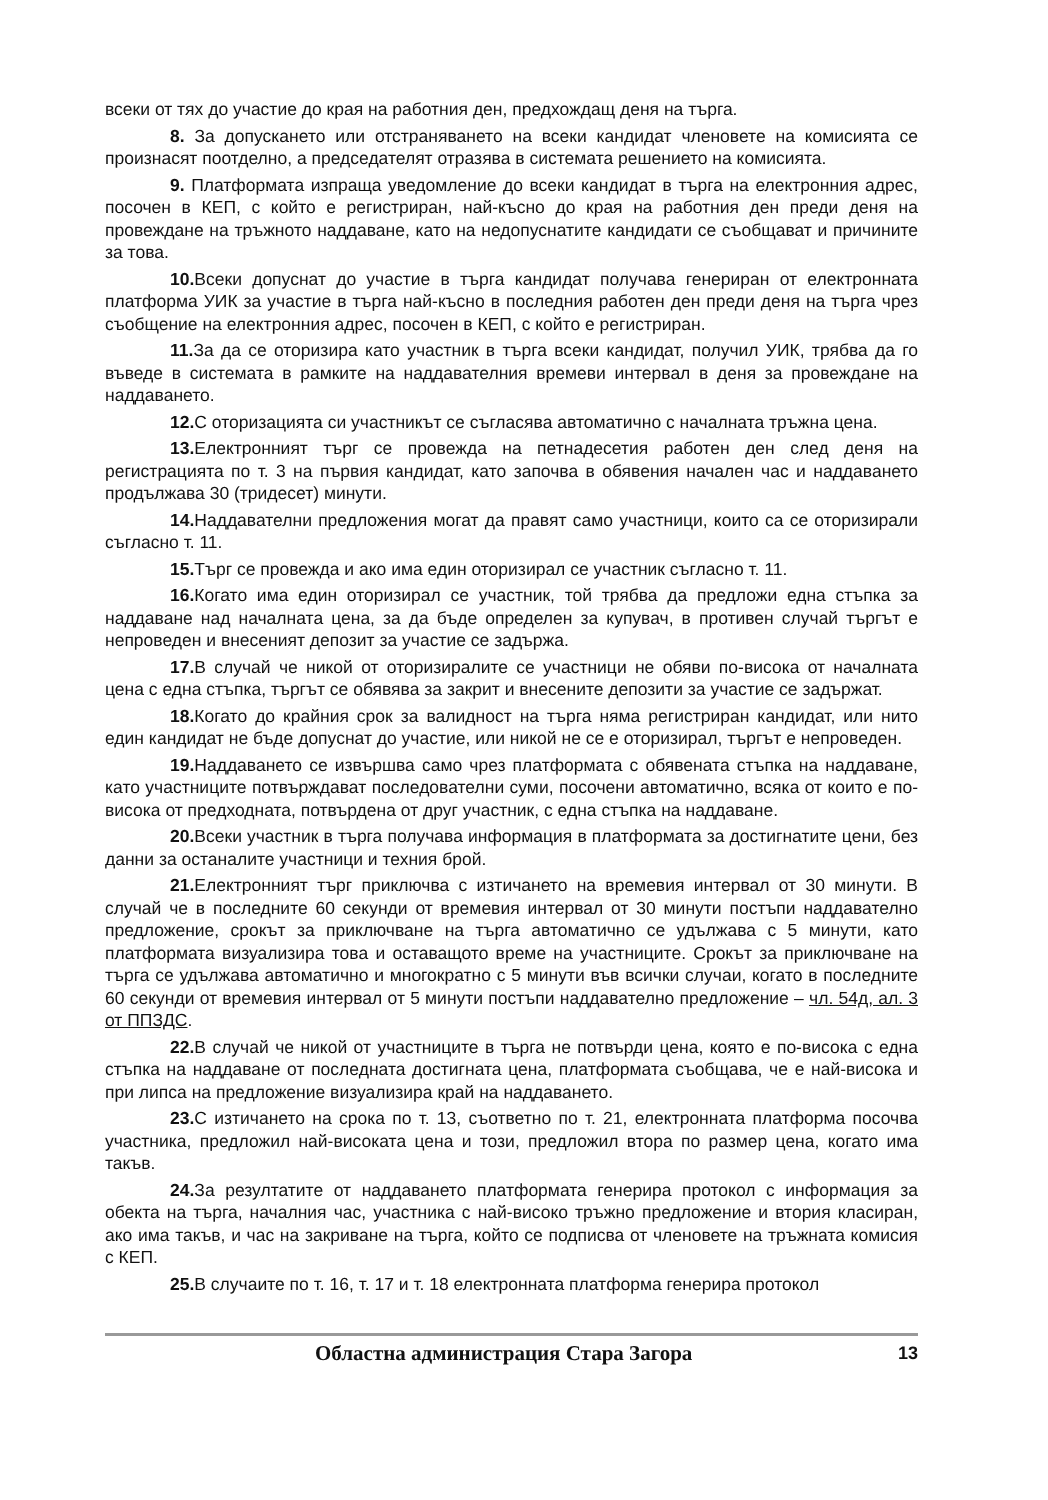всеки от тях до участие до края на работния ден, предхождащ деня на търга.
8. За допускането или отстраняването на всеки кандидат членовете на комисията се произнасят поотделно, а председателят отразява в системата решението на комисията.
9. Платформата изпраща уведомление до всеки кандидат в търга на електронния адрес, посочен в КЕП, с който е регистриран, най-късно до края на работния ден преди деня на провеждане на тръжното наддаване, като на недопуснатите кандидати се съобщават и причините за това.
10. Всеки допуснат до участие в търга кандидат получава генериран от електронната платформа УИК за участие в търга най-късно в последния работен ден преди деня на търга чрез съобщение на електронния адрес, посочен в КЕП, с който е регистриран.
11. За да се оторизира като участник в търга всеки кандидат, получил УИК, трябва да го въведе в системата в рамките на наддавателния времеви интервал в деня за провеждане на наддаването.
12. С оторизацията си участникът се съгласява автоматично с началната тръжна цена.
13. Електронният търг се провежда на петнадесетия работен ден след деня на регистрацията по т. 3 на първия кандидат, като започва в обявения начален час и наддаването продължава 30 (тридесет) минути.
14. Наддавателни предложения могат да правят само участници, които са се оторизирали съгласно т. 11.
15. Търг се провежда и ако има един оторизирал се участник съгласно т. 11.
16. Когато има един оторизирал се участник, той трябва да предложи една стъпка за наддаване над началната цена, за да бъде определен за купувач, в противен случай търгът е непроведен и внесеният депозит за участие се задържа.
17. В случай че никой от оторизиралите се участници не обяви по-висока от началната цена с една стъпка, търгът се обявява за закрит и внесените депозити за участие се задържат.
18. Когато до крайния срок за валидност на търга няма регистриран кандидат, или нито един кандидат не бъде допуснат до участие, или никой не се е оторизирал, търгът е непроведен.
19. Наддаването се извършва само чрез платформата с обявената стъпка на наддаване, като участниците потвърждават последователни суми, посочени автоматично, всяка от които е по-висока от предходната, потвърдена от друг участник, с една стъпка на наддаване.
20. Всеки участник в търга получава информация в платформата за достигнатите цени, без данни за останалите участници и техния брой.
21. Електронният търг приключва с изтичането на времевия интервал от 30 минути. В случай че в последните 60 секунди от времевия интервал от 30 минути постъпи наддавателно предложение, срокът за приключване на търга автоматично се удължава с 5 минути, като платформата визуализира това и оставащото време на участниците. Срокът за приключване на търга се удължава автоматично и многократно с 5 минути във всички случаи, когато в последните 60 секунди от времевия интервал от 5 минути постъпи наддавателно предложение – чл. 54д, ал. 3 от ППЗДС.
22. В случай че никой от участниците в търга не потвърди цена, която е по-висока с една стъпка на наддаване от последната достигната цена, платформата съобщава, че е най-висока и при липса на предложение визуализира край на наддаването.
23. С изтичането на срока по т. 13, съответно по т. 21, електронната платформа посочва участника, предложил най-високата цена и този, предложил втора по размер цена, когато има такъв.
24. За резултатите от наддаването платформата генерира протокол с информация за обекта на търга, началния час, участника с най-високо тръжно предложение и втория класиран, ако има такъв, и час на закриване на търга, който се подписва от членовете на тръжната комисия с КЕП.
25. В случаите по т. 16, т. 17 и т. 18 електронната платформа генерира протокол
Областна администрация Стара Загора 13